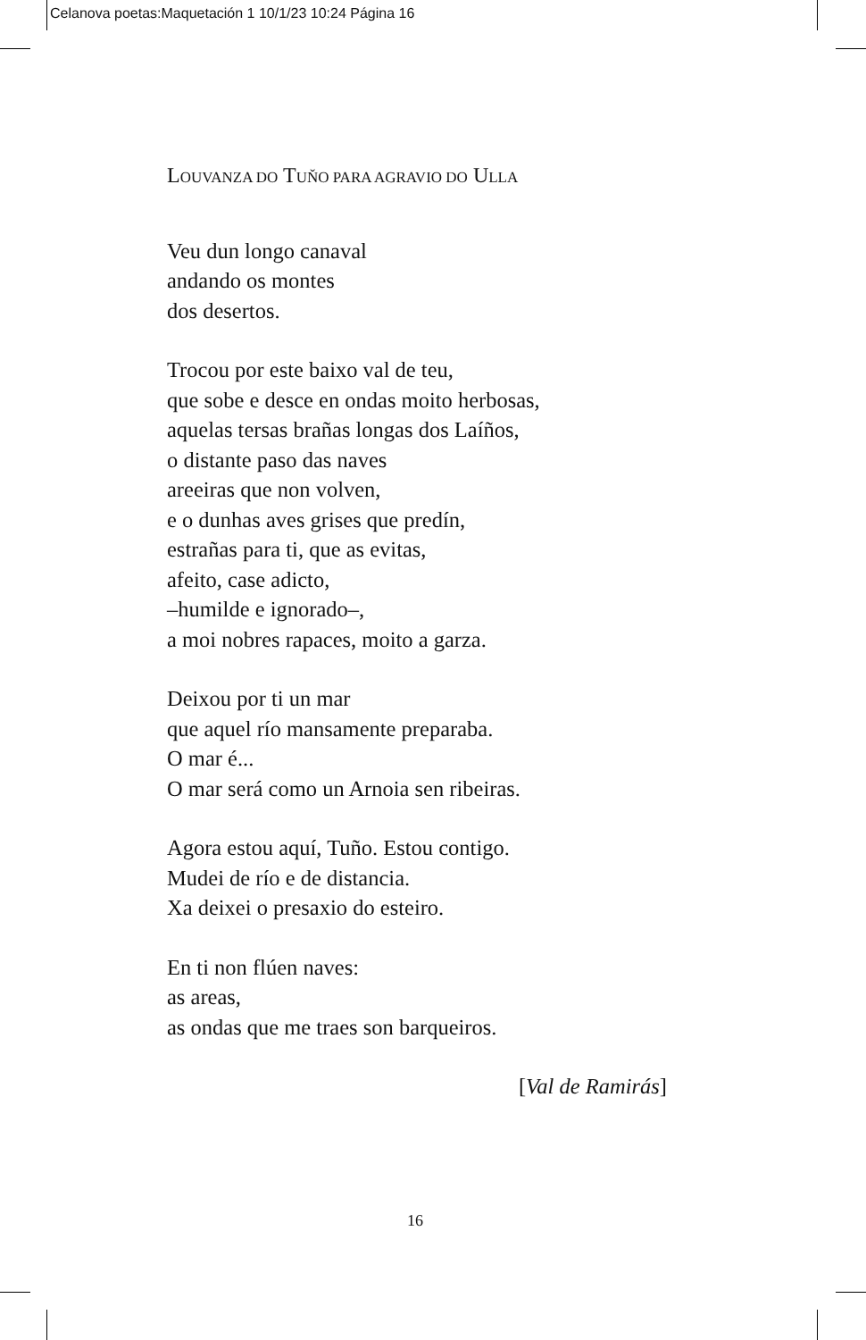Celanova poetas:Maquetación 1 10/1/23 10:24 Página 16
LOUVANZA DO TUŇO PARA AGRAVIO DO ULLA
Veu dun longo canaval
andando os montes
dos desertos.
Trocou por este baixo val de teu,
que sobe e desce en ondas moito herbosas,
aquelas tersas brañas longas dos Laíños,
o distante paso das naves
areeiras que non volven,
e o dunhas aves grises que predín,
estrañas para ti, que as evitas,
afeito, case adicto,
–humilde e ignorado–,
a moi nobres rapaces, moito a garza.
Deixou por ti un mar
que aquel río mansamente preparaba.
O mar é...
O mar será como un Arnoia sen ribeiras.
Agora estou aquí, Tuño. Estou contigo.
Mudei de río e de distancia.
Xa deixei o presaxio do esteiro.
En ti non flúen naves:
as areas,
as ondas que me traes son barqueiros.
[Val de Ramirás]
16